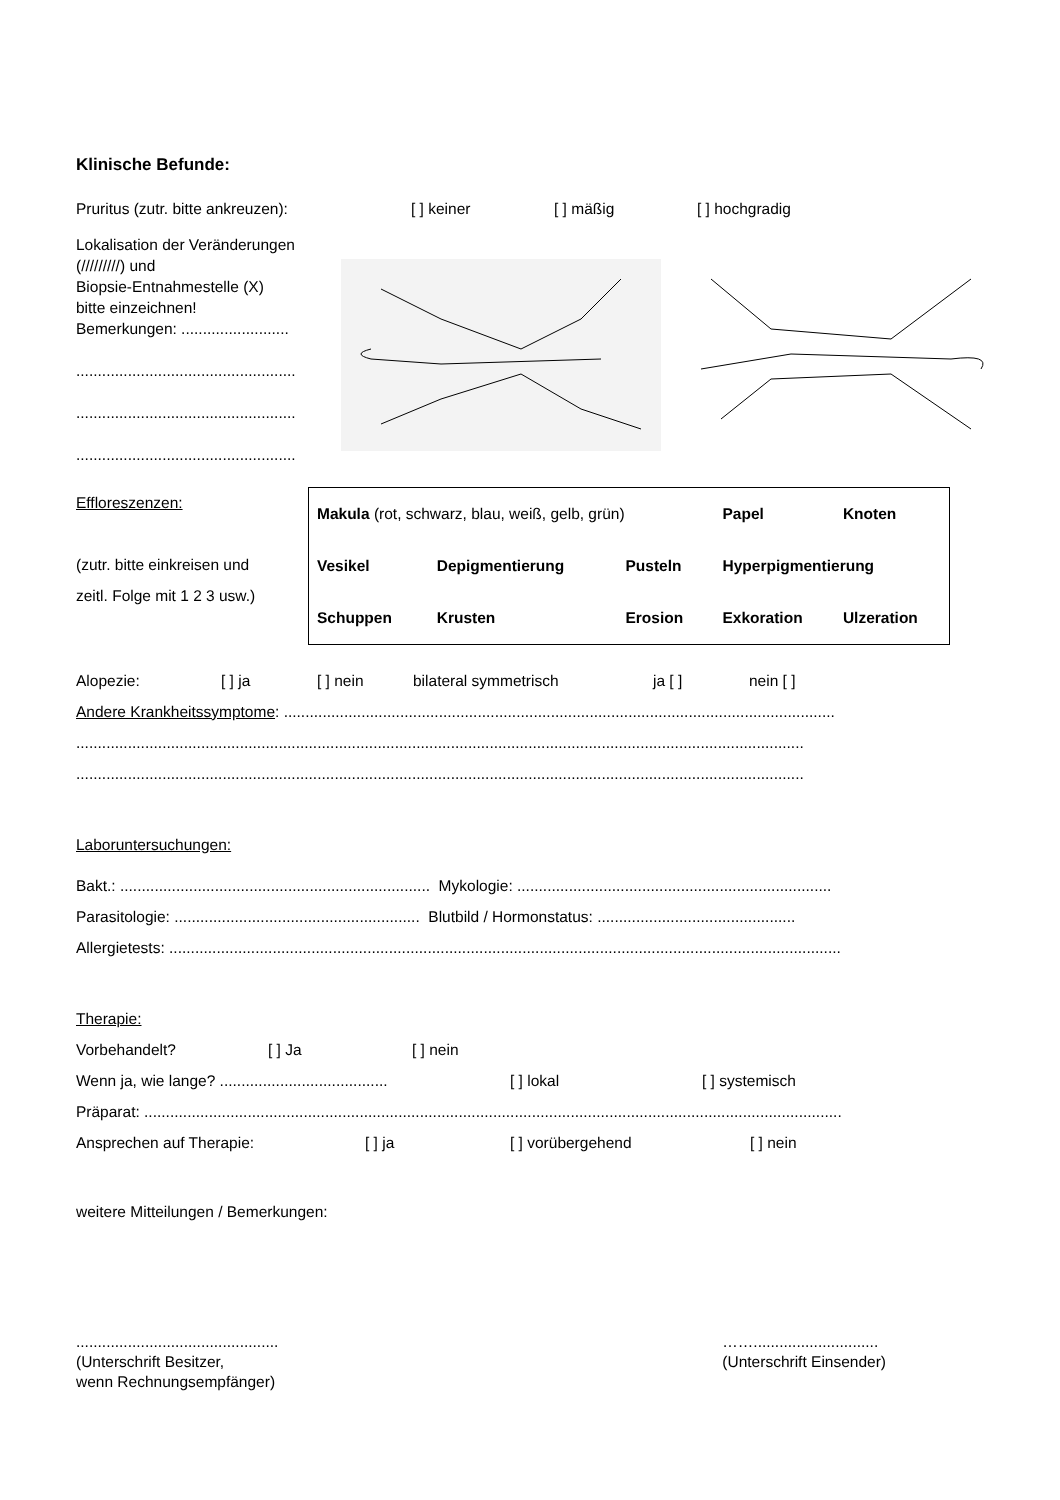Klinische Befunde:
Pruritus (zutr. bitte ankreuzen): [ ] keiner [ ] mäßig [ ] hochgradig
Lokalisation der Veränderungen (/////////) und
Biopsie-Entnahmestelle (X)
bitte einzeichnen!
Bemerkungen: .........................
...................................................
...................................................
...................................................
Effloreszenzen:
(zutr. bitte einkreisen und
zeitl. Folge mit 1 2 3 usw.)
| Makula (rot, schwarz, blau, weiß, gelb, grün) | | | Papel | Knoten |
| Vesikel | Depigmentierung | Pusteln | Hyperpigmentierung | |
| Schuppen | Krusten | Erosion | Exkoration | Ulzeration |
Alopezie: [ ] ja [ ] nein bilateral symmetrisch ja [ ] nein [ ]
Andere Krankheitssymptome: ................................................................................................................................
.........................................................................................................................................................................
.........................................................................................................................................................................
Laboruntersuchungen:
Bakt.: ........................................................................ Mykologie: .........................................................................
Parasitologie: ......................................................... Blutbild / Hormonstatus: ..............................................
Allergietests: ............................................................................................................................................................
Therapie:
Vorbehandelt? [ ] Ja [ ] nein
Wenn ja, wie lange? ....................................... [ ] lokal [ ] systemisch
Präparat: ..................................................................................................................................................................
Ansprechen auf Therapie: [ ] ja [ ] vorübergehend [ ] nein
weitere Mitteilungen / Bemerkungen:
...............................................
(Unterschrift Besitzer,
wenn Rechnungsempfänger)
…….............................
(Unterschrift Einsender)